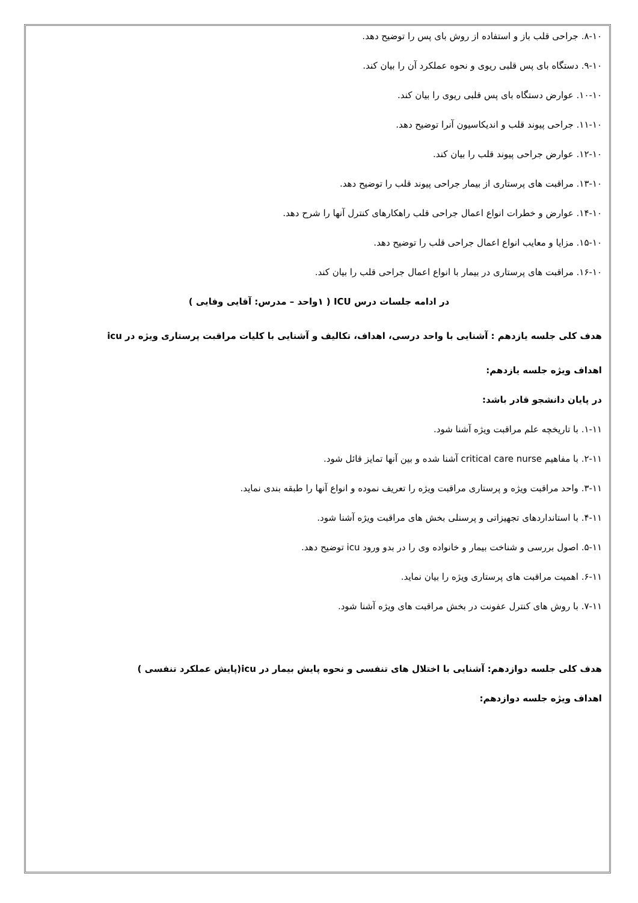۸-۱۰. جراحی قلب باز و استفاده از روش بای پس را توضیح دهد.
۹-۱۰. دستگاه بای پس قلبی ریوی و نحوه عملکرد آن را بیان کند.
۱۰-۱۰. عوارض دستگاه بای پس قلبی ریوی را بیان کند.
۱۱-۱۰. جراحی پیوند قلب و اندیکاسیون آنرا توضیح دهد.
۱۲-۱۰. عوارض جراحی پیوند قلب را بیان کند.
۱۳-۱۰. مراقبت های پرستاری از بیمار جراحی پیوند قلب را توضیح دهد.
۱۴-۱۰. عوارض و خطرات انواع اعمال جراحی قلب راهکارهای کنترل آنها را شرح دهد.
۱۵-۱۰. مزایا و معایب انواع اعمال جراحی قلب را توضیح دهد.
۱۶-۱۰. مراقبت های پرستاری در بیمار با انواع اعمال جراحی قلب را بیان کند.
در ادامه جلسات درس ICU ( ۱واحد – مدرس: آقایی وفایی )
هدف کلی جلسه یازدهم : آشنایی با واحد درسی، اهداف، تکالیف و آشنایی با کلیات مراقبت پرستاری ویژه در icu
اهداف ویژه جلسه یازدهم:
در پایان دانشجو قادر باشد:
۱-۱۱. با تاریخچه علم مراقبت ویژه آشنا شود.
۲-۱۱. با مفاهیم critical care nurse آشنا شده و بین آنها تمایز قائل شود.
۳-۱۱. واحد مراقبت ویژه و پرستاری مراقبت ویژه را تعریف نموده و انواع آنها را طبقه بندی نماید.
۴-۱۱. با استانداردهای تجهیزاتی و پرسنلی بخش های مراقبت ویژه آشنا شود.
۵-۱۱. اصول بررسی و شناخت بیمار و خانواده وی را در بدو ورود icu توضیح دهد.
۶-۱۱. اهمیت مراقبت های پرستاری ویژه را بیان نماید.
۷-۱۱. با روش های کنترل عفونت در بخش مراقبت های ویژه آشنا شود.
هدف کلی جلسه دوازدهم: آشنایی با اختلال های تنفسی و نحوه پایش بیمار در icu(پایش عملکرد تنفسی )
اهداف ویژه جلسه دوازدهم: